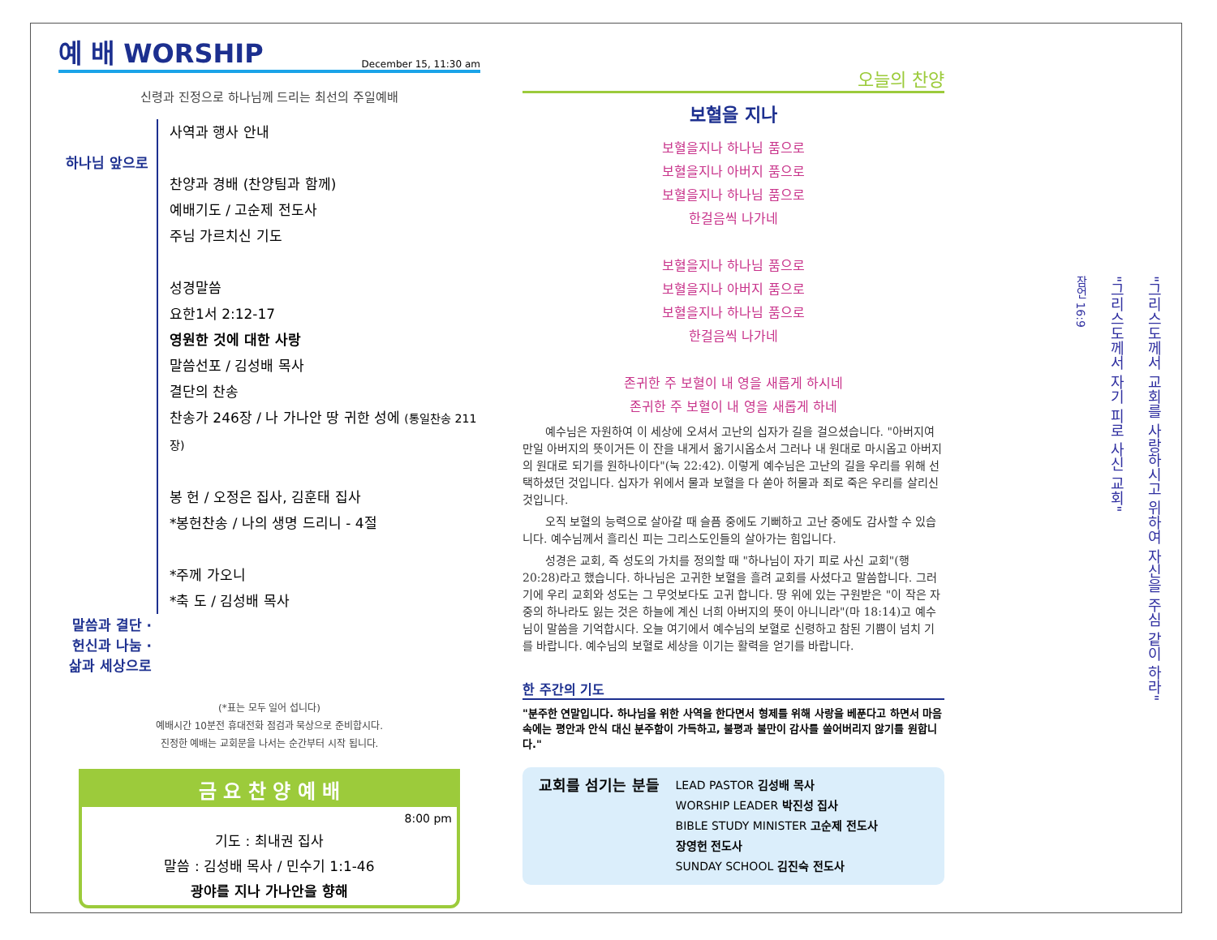예 배 WORSHIP December 15, 11:30 am
신령과 진정으로 하나님께 드리는 최선의 주일예배
하나님 앞으로
사역과 행사 안내
찬양과 경배 (찬양팀과 함께)
예배기도 / 고순제 전도사
주님 가르치신 기도
성경말씀
요한1서 2:12-17
영원한 것에 대한 사랑
말씀선포 / 김성배 목사
결단의 찬송
찬송가 246장 / 나 가나안 땅 귀한 성에 (통일찬송 211장)
봉 헌 / 오정은 집사, 김훈태 집사
*봉헌찬송 / 나의 생명 드리니 - 4절
*주께 가오니
*축 도 / 김성배 목사
말씀과 결단 · 헌신과 나눔 · 삶과 세상으로
(*표는 모두 일어 섭니다)
예배시간 10분전 휴대전화 점검과 묵상으로 준비합시다.
진정한 예배는 교회문을 나서는 순간부터 시작 됩니다.
금 요 찬 양 예 배
8:00 pm
기도 : 최내권 집사
말씀 : 김성배 목사 / 민수기 1:1-46
광야를 지나 가나안을 향해
오늘의 찬양
보혈을 지나
보혈을지나 하나님 품으로
보혈을지나 아버지 품으로
보혈을지나 하나님 품으로
한걸음씩 나가네
보혈을지나 하나님 품으로
보혈을지나 아버지 품으로
보혈을지나 하나님 품으로
한걸음씩 나가네
존귀한 주 보혈이 내 영을 새롭게 하시네
존귀한 주 보혈이 내 영을 새롭게 하네
예수님은 자원하여 이 세상에 오셔서 고난의 십자가 길을 걸으셨습니다. "아버지여 만일 아버지의 뜻이거든 이 잔을 내게서 옮기시옵소서 그러나 내 원대로 마시옵고 아버지의 원대로 되기를 원하나이다"(눅 22:42). 이렇게 예수님은 고난의 길을 우리를 위해 선택하셨던 것입니다. 십자가 위에서 물과 보혈을 다 쏟아 허물과 죄로 죽은 우리를 살리신 것입니다.
오직 보혈의 능력으로 살아갈 때 슬픔 중에도 기뻐하고 고난 중에도 감사할 수 있습니다. 예수님께서 흘리신 피는 그리스도인들의 살아가는 힘입니다.
성경은 교회, 즉 성도의 가치를 정의할 때 "하나님이 자기 피로 사신 교회"(행 20:28)라고 했습니다. 하나님은 고귀한 보혈을 흘려 교회를 사셨다고 말씀합니다. 그러기에 우리 교회와 성도는 그 무엇보다도 고귀 합니다. 땅 위에 있는 구원받은 "이 작은 자 중의 하나라도 잃는 것은 하늘에 계신 너희 아버지의 뜻이 아니니라"(마 18:14)고 예수님이 말씀을 기억합시다. 오늘 여기에서 예수님의 보혈로 신령하고 참된 기쁨이 넘치 기를 바랍니다. 예수님의 보혈로 세상을 이기는 활력을 얻기를 바랍니다.
한 주간의 기도
"분주한 연말입니다. 하나님을 위한 사역을 한다면서 형제를 위해 사랑을 베푼다고 하면서 마음 속에는 평안과 안식 대신 분주함이 가득하고, 불평과 불만이 감사를 쓸어버리지 않기를 원합니다."
교회를 섬기는 분들
LEAD PASTOR 김성배 목사
WORSHIP LEADER 박진성 집사
BIBLE STUDY MINISTER 고순제 전도사
장영헌 전도사
SUNDAY SCHOOL 김진숙 전도사
"그리스도께서 교회를 사랑하시고 위하여 자신을 주심 같이 하라"
"그리스도께서 자기 피로 사신 교회"
잠언 16:9